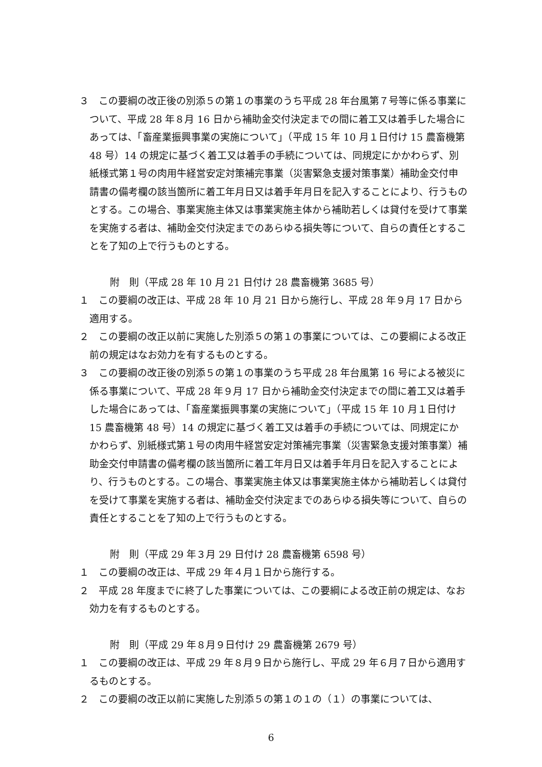３　この要綱の改正後の別添５の第１の事業のうち平成 28 年台風第７号等に係る事業について、平成 28 年８月 16 日から補助金交付決定までの間に着工又は着手した場合にあっては、「畜産業振興事業の実施について」（平成 15 年 10 月１日付け 15 農畜機第 48 号）14 の規定に基づく着工又は着手の手続については、同規定にかかわらず、別紙様式第１号の肉用牛経営安定対策補完事業（災害緊急支援対策事業）補助金交付申請書の備考欄の該当箇所に着工年月日又は着手年月日を記入することにより、行うものとする。この場合、事業実施主体又は事業実施主体から補助若しくは貸付を受けて事業を実施する者は、補助金交付決定までのあらゆる損失等について、自らの責任とすることを了知の上で行うものとする。
附　則（平成 28 年 10 月 21 日付け 28 農畜機第 3685 号）
１　この要綱の改正は、平成 28 年 10 月 21 日から施行し、平成 28 年９月 17 日から適用する。
２　この要綱の改正以前に実施した別添５の第１の事業については、この要綱による改正前の規定はなお効力を有するものとする。
３　この要綱の改正後の別添５の第１の事業のうち平成 28 年台風第 16 号による被災に係る事業について、平成 28 年９月 17 日から補助金交付決定までの間に着工又は着手した場合にあっては、「畜産業振興事業の実施について」（平成 15 年 10 月１日付け 15 農畜機第 48 号）14 の規定に基づく着工又は着手の手続については、同規定にかかわらず、別紙様式第１号の肉用牛経営安定対策補完事業（災害緊急支援対策事業）補助金交付申請書の備考欄の該当箇所に着工年月日又は着手年月日を記入することにより、行うものとする。この場合、事業実施主体又は事業実施主体から補助若しくは貸付を受けて事業を実施する者は、補助金交付決定までのあらゆる損失等について、自らの責任とすることを了知の上で行うものとする。
附　則（平成 29 年３月 29 日付け 28 農畜機第 6598 号）
１　この要綱の改正は、平成 29 年４月１日から施行する。
２　平成 28 年度までに終了した事業については、この要綱による改正前の規定は、なお効力を有するものとする。
附　則（平成 29 年８月９日付け 29 農畜機第 2679 号）
１　この要綱の改正は、平成 29 年８月９日から施行し、平成 29 年６月７日から適用するものとする。
２　この要綱の改正以前に実施した別添５の第１の１の（１）の事業については、
6